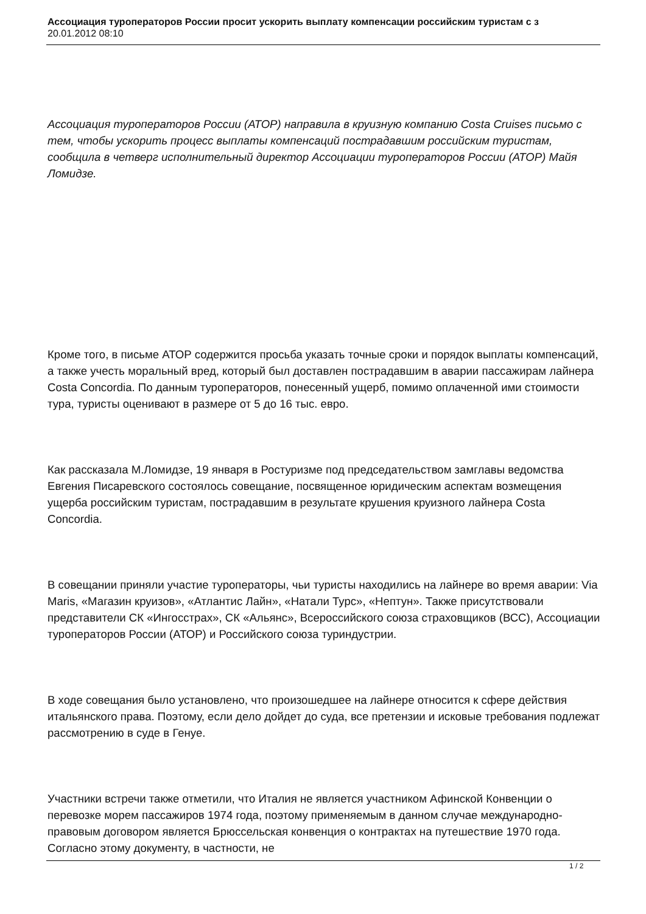Ассоциация туроператоров России просит ускорить выплату компенсации российским туристам с з
20.01.2012 08:10
Ассоциация туроператоров России (АТОР) направила в круизную компанию Costa Cruises письмо с тем, чтобы ускорить процесс выплаты компенсаций пострадавшим российским туристам, сообщила в четверг исполнительный директор Ассоциации туроператоров России (АТОР) Майя Ломидзе.
Кроме того, в письме АТОР содержится просьба указать точные сроки и порядок выплаты компенсаций, а также учесть моральный вред, который был доставлен пострадавшим в аварии пассажирам лайнера Costa Concordia. По данным туроператоров, понесенный ущерб, помимо оплаченной ими стоимости тура, туристы оценивают в размере от 5 до 16 тыс. евро.
Как рассказала М.Ломидзе, 19 января в Ростуризме под председательством замглавы ведомства Евгения Писаревского состоялось совещание, посвященное юридическим аспектам возмещения ущерба российским туристам, пострадавшим в результате крушения круизного лайнера Costa Concordia.
В совещании приняли участие туроператоры, чьи туристы находились на лайнере во время аварии: Via Maris, «Магазин круизов», «Атлантис Лайн», «Натали Турс», «Нептун». Также присутствовали представители СК «Ингосстрах», СК «Альянс», Всероссийского союза страховщиков (ВСС), Ассоциации туроператоров России (АТОР) и Российского союза туриндустрии.
В ходе совещания было установлено, что произошедшее на лайнере относится к сфере действия итальянского права. Поэтому, если дело дойдет до суда, все претензии и исковые требования подлежат рассмотрению в суде в Генуе.
Участники встречи также отметили, что Италия не является участником Афинской Конвенции о перевозке морем пассажиров 1974 года, поэтому применяемым в данном случае международно-правовым договором является Брюссельская конвенция о контрактах на путешествие 1970 года. Согласно этому документу, в частности, не
1 / 2